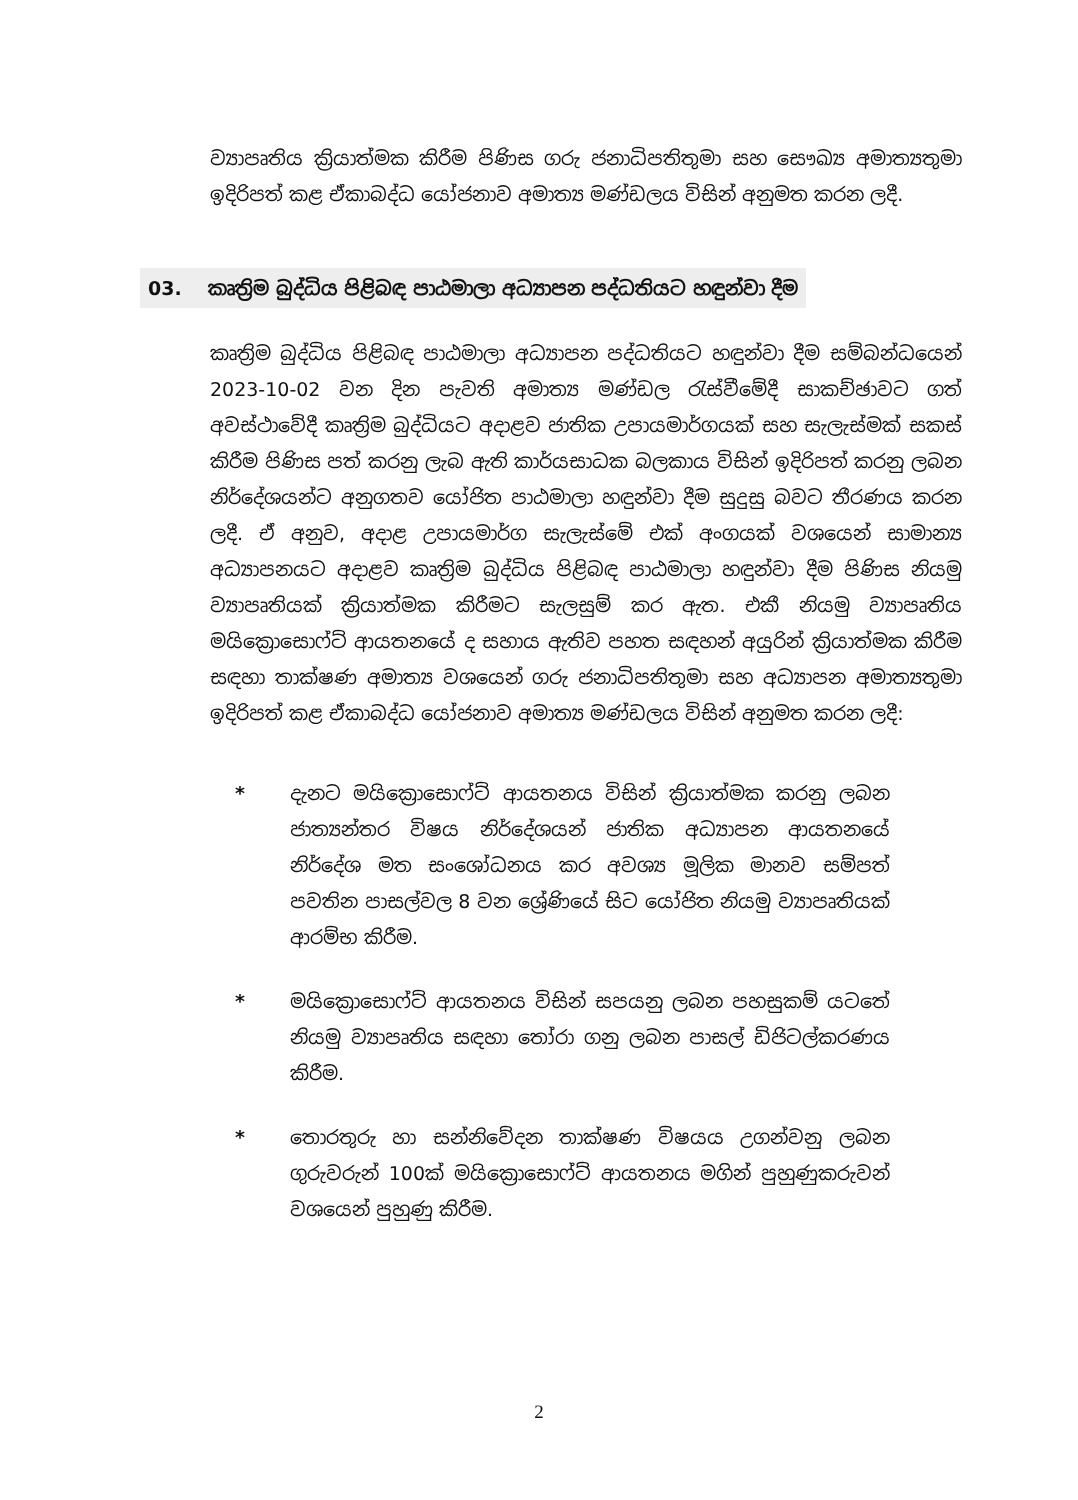ව්‍යාපෘතිය ක්‍රියාත්මක කිරීම පිණිස ගරු ජනාධිපතිතුමා සහ සෞඛ්‍ය අමාත්‍යතුමා ඉදිරිපත් කළ ඒකාබද්ධ යෝජනාව අමාත්‍ය මණ්ඩලය විසින් අනුමත කරන ලදී.
03. කෘත්‍රිම බුද්ධිය පිළිබඳ පාඨමාලා අධ්‍යාපන පද්ධතියට හඳුන්වා දීම
කෘත්‍රිම බුද්ධිය පිළිබඳ පාඨමාලා අධ්‍යාපන පද්ධතියට හඳුන්වා දීම සම්බන්ධයෙන් 2023-10-02 වන දින පැවති අමාත්‍ය මණ්ඩල රැස්වීමේදී සාකච්ඡාවට ගත් අවස්ථාවේදී කෘත්‍රිම බුද්ධියට අදාළව ජාතික උපායමාර්ගයක් සහ සැලැස්මක් සකස් කිරීම පිණිස පත් කරනු ලැබ ඇති කාර්යසාධක බලකාය විසින් ඉදිරිපත් කරනු ලබන නිර්දේශයන්ට අනුගතව යෝජිත පාඨමාලා හඳුන්වා දීම සුදුසු බවට තීරණය කරන ලදී. ඒ අනුව, අදාළ උපායමාර්ග සැලැස්මේ එක් අංගයක් වශයෙන් සාමාන්‍ය අධ්‍යාපනයට අදාළව කෘත්‍රිම බුද්ධිය පිළිබඳ පාඨමාලා හඳුන්වා දීම පිණිස නියමු ව්‍යාපෘතියක් ක්‍රියාත්මක කිරීමට සැලසුම් කර ඇත. එකී නියමු ව්‍යාපෘතිය මයික්‍රොසොෆ්ට් ආයතනයේ ද සහාය ඇතිව පහත සඳහන් අයුරින් ක්‍රියාත්මක කිරීම සඳහා තාක්ෂණ අමාත්‍ය වශයෙන් ගරු ජනාධිපතිතුමා සහ අධ්‍යාපන අමාත්‍යතුමා ඉදිරිපත් කළ ඒකාබද්ධ යෝජනාව අමාත්‍ය මණ්ඩලය විසින් අනුමත කරන ලදී:
* දැනට මයික්‍රොසොෆ්ට් ආයතනය විසින් ක්‍රියාත්මක කරනු ලබන ජාත්‍යන්තර විෂය නිර්දේශයන් ජාතික අධ්‍යාපන ආයතනයේ නිර්දේශ මත සංශෝධනය කර අවශ්‍ය මූලික මානව සම්පත් පවතින පාසල්වල 8 වන ශ්‍රේණියේ සිට යෝජිත නියමු ව්‍යාපෘතියක් ආරම්භ කිරීම.
* මයික්‍රොසොෆ්ට් ආයතනය විසින් සපයනු ලබන පහසුකම් යටතේ නියමු ව්‍යාපෘතිය සඳහා තෝරා ගනු ලබන පාසල් ඩිජිටල්කරණය කිරීම.
* තොරතුරු හා සන්නිවේදන තාක්ෂණ විෂයය උගන්වනු ලබන ගුරුවරුන් 100ක් මයික්‍රොසොෆ්ට් ආයතනය මගින් පුහුණුකරුවන් වශයෙන් පුහුණු කිරීම.
2